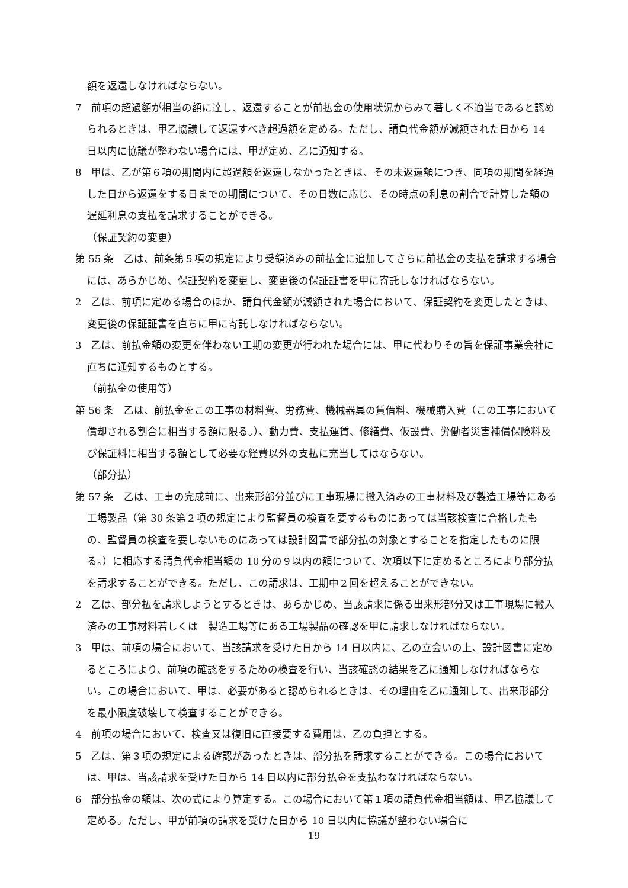額を返還しなければならない。
7　前項の超過額が相当の額に達し、返還することが前払金の使用状況からみて著しく不適当であると認められるときは、甲乙協議して返還すべき超過額を定める。ただし、請負代金額が減額された日から 14 日以内に協議が整わない場合には、甲が定め、乙に通知する。
8　甲は、乙が第６項の期間内に超過額を返還しなかったときは、その未返還額につき、同項の期間を経過した日から返還をする日までの期間について、その日数に応じ、その時点の利息の割合で計算した額の遅延利息の支払を請求することができる。
（保証契約の変更）
第 55 条　乙は、前条第５項の規定により受領済みの前払金に追加してさらに前払金の支払を請求する場合には、あらかじめ、保証契約を変更し、変更後の保証証書を甲に寄託しなければならない。
2　乙は、前項に定める場合のほか、請負代金額が減額された場合において、保証契約を変更したときは、変更後の保証証書を直ちに甲に寄託しなければならない。
3　乙は、前払金額の変更を伴わない工期の変更が行われた場合には、甲に代わりその旨を保証事業会社に直ちに通知するものとする。
（前払金の使用等）
第 56 条　乙は、前払金をこの工事の材料費、労務費、機械器具の賃借料、機械購入費（この工事において償却される割合に相当する額に限る。）、動力費、支払運賃、修繕費、仮設費、労働者災害補償保険料及び保証料に相当する額として必要な経費以外の支払に充当してはならない。
（部分払）
第 57 条　乙は、工事の完成前に、出来形部分並びに工事現場に搬入済みの工事材料及び製造工場等にある工場製品（第 30 条第２項の規定により監督員の検査を要するものにあっては当該検査に合格したもの、監督員の検査を要しないものにあっては設計図書で部分払の対象とすることを指定したものに限る。）に相応する請負代金相当額の 10 分の９以内の額について、次項以下に定めるところにより部分払を請求することができる。ただし、この請求は、工期中２回を超えることができない。
2　乙は、部分払を請求しようとするときは、あらかじめ、当該請求に係る出来形部分又は工事現場に搬入済みの工事材料若しくは　製造工場等にある工場製品の確認を甲に請求しなければならない。
3　甲は、前項の場合において、当該請求を受けた日から 14 日以内に、乙の立会いの上、設計図書に定めるところにより、前項の確認をするための検査を行い、当該確認の結果を乙に通知しなければならない。この場合において、甲は、必要があると認められるときは、その理由を乙に通知して、出来形部分を最小限度破壊して検査することができる。
4　前項の場合において、検査又は復旧に直接要する費用は、乙の負担とする。
5　乙は、第３項の規定による確認があったときは、部分払を請求することができる。この場合においては、甲は、当該請求を受けた日から 14 日以内に部分払金を支払わなければならない。
6　部分払金の額は、次の式により算定する。この場合において第１項の請負代金相当額は、甲乙協議して定める。ただし、甲が前項の請求を受けた日から 10 日以内に協議が整わない場合に
19